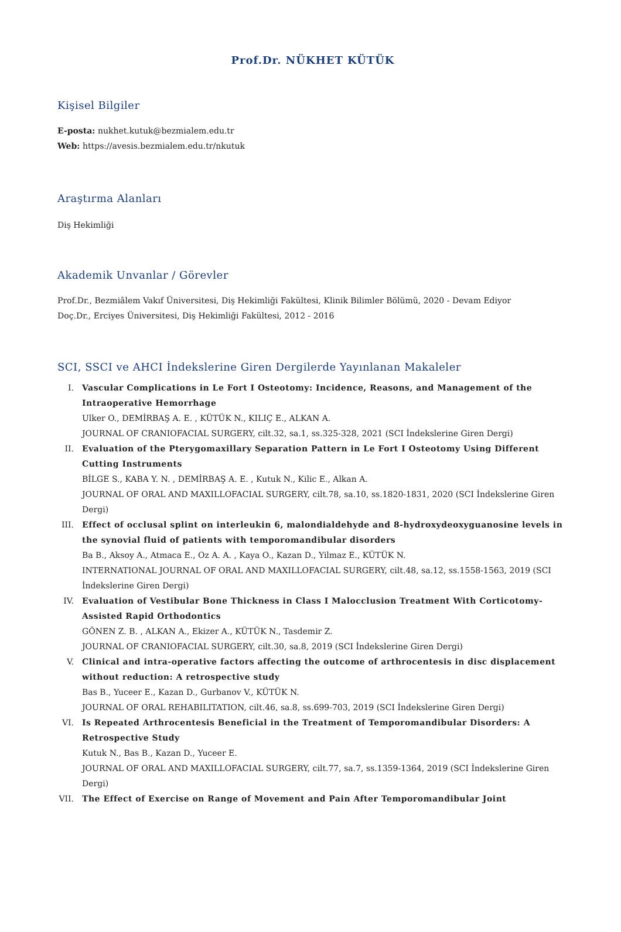Prof.Dr. NÜKHET KÜTÜK
Kişisel Bilgiler
E-posta: nukhet.kutuk@bezmialem.edu.tr
Web: https://avesis.bezmialem.edu.tr/nkutuk
Araştırma Alanları
Diş Hekimliği
Akademik Unvanlar / Görevler
Prof.Dr., Bezmiâlem Vakıf Üniversitesi, Diş Hekimliği Fakültesi, Klinik Bilimler Bölümü, 2020 - Devam Ediyor
Doç.Dr., Erciyes Üniversitesi, Diş Hekimliği Fakültesi, 2012 - 2016
SCI, SSCI ve AHCI İndekslerine Giren Dergilerde Yayınlanan Makaleler
I.
Vascular Complications in Le Fort I Osteotomy: Incidence, Reasons, and Management of the Intraoperative Hemorrhage
Ulker O., DEMİRBAŞ A. E. , KÜTÜK N., KILIÇ E., ALKAN A.
JOURNAL OF CRANIOFACIAL SURGERY, cilt.32, sa.1, ss.325-328, 2021 (SCI İndekslerine Giren Dergi)
II.
Evaluation of the Pterygomaxillary Separation Pattern in Le Fort I Osteotomy Using Different Cutting Instruments
BİLGE S., KABA Y. N. , DEMİRBAŞ A. E. , Kutuk N., Kilic E., Alkan A.
JOURNAL OF ORAL AND MAXILLOFACIAL SURGERY, cilt.78, sa.10, ss.1820-1831, 2020 (SCI İndekslerine Giren Dergi)
III.
Effect of occlusal splint on interleukin 6, malondialdehyde and 8-hydroxydeoxyguanosine levels in the synovial fluid of patients with temporomandibular disorders
Ba B., Aksoy A., Atmaca E., Oz A. A. , Kaya O., Kazan D., Yilmaz E., KÜTÜK N.
INTERNATIONAL JOURNAL OF ORAL AND MAXILLOFACIAL SURGERY, cilt.48, sa.12, ss.1558-1563, 2019 (SCI İndekslerine Giren Dergi)
IV.
Evaluation of Vestibular Bone Thickness in Class I Malocclusion Treatment With Corticotomy-Assisted Rapid Orthodontics
GÖNEN Z. B. , ALKAN A., Ekizer A., KÜTÜK N., Tasdemir Z.
JOURNAL OF CRANIOFACIAL SURGERY, cilt.30, sa.8, 2019 (SCI İndekslerine Giren Dergi)
V.
Clinical and intra-operative factors affecting the outcome of arthrocentesis in disc displacement without reduction: A retrospective study
Bas B., Yuceer E., Kazan D., Gurbanov V., KÜTÜK N.
JOURNAL OF ORAL REHABILITATION, cilt.46, sa.8, ss.699-703, 2019 (SCI İndekslerine Giren Dergi)
VI.
Is Repeated Arthrocentesis Beneficial in the Treatment of Temporomandibular Disorders: A Retrospective Study
Kutuk N., Bas B., Kazan D., Yuceer E.
JOURNAL OF ORAL AND MAXILLOFACIAL SURGERY, cilt.77, sa.7, ss.1359-1364, 2019 (SCI İndekslerine Giren Dergi)
VII.
The Effect of Exercise on Range of Movement and Pain After Temporomandibular Joint